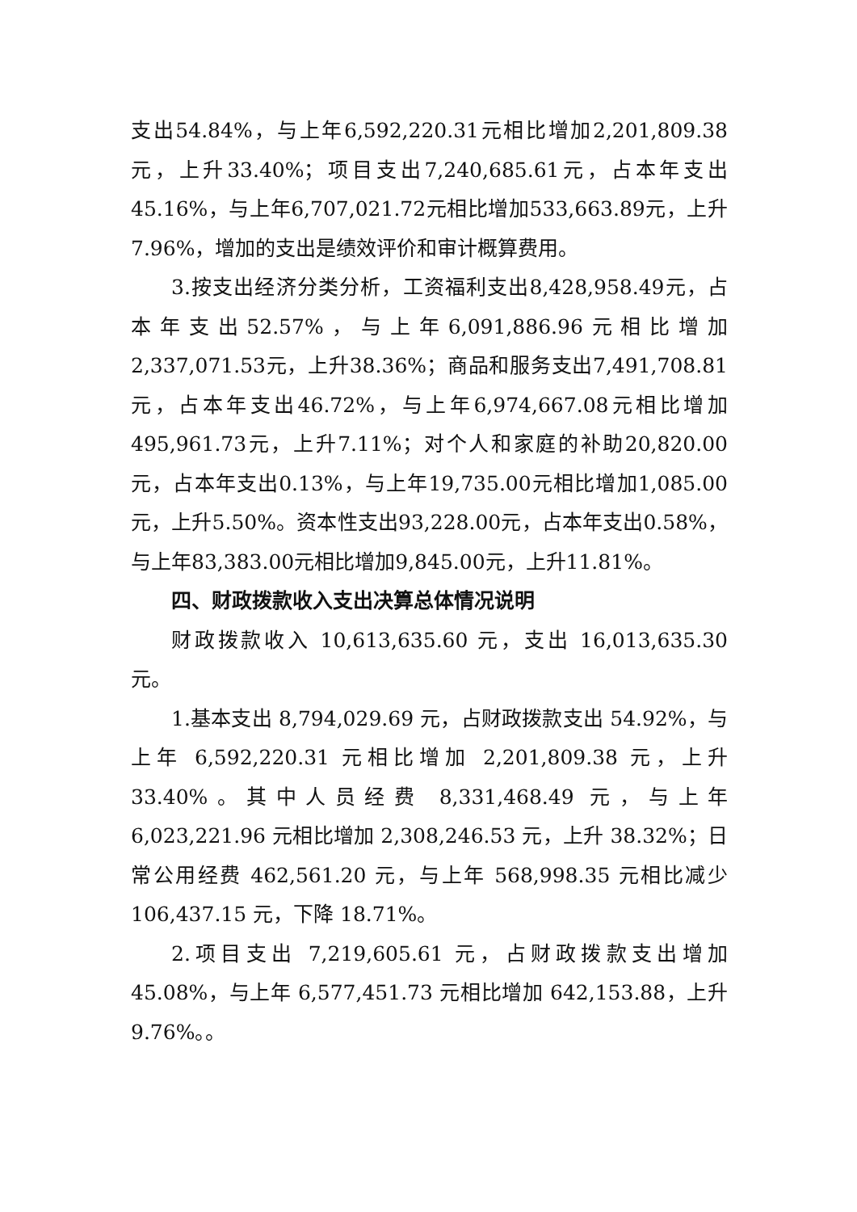支出54.84%，与上年6,592,220.31元相比增加2,201,809.38元，上升33.40%；项目支出7,240,685.61元，占本年支出45.16%，与上年6,707,021.72元相比增加533,663.89元，上升7.96%，增加的支出是绩效评价和审计概算费用。
3.按支出经济分类分析，工资福利支出8,428,958.49元，占本年支出52.57%，与上年6,091,886.96元相比增加2,337,071.53元，上升38.36%；商品和服务支出7,491,708.81元，占本年支出46.72%，与上年6,974,667.08元相比增加495,961.73元，上升7.11%；对个人和家庭的补助20,820.00元，占本年支出0.13%，与上年19,735.00元相比增加1,085.00元，上升5.50%。资本性支出93,228.00元，占本年支出0.58%，与上年83,383.00元相比增加9,845.00元，上升11.81%。
四、财政拨款收入支出决算总体情况说明
财政拨款收入 10,613,635.60 元，支出 16,013,635.30 元。
1.基本支出 8,794,029.69 元，占财政拨款支出 54.92%，与上年 6,592,220.31 元相比增加 2,201,809.38 元，上升 33.40%。其中人员经费 8,331,468.49 元，与上年 6,023,221.96 元相比增加 2,308,246.53 元，上升 38.32%；日常公用经费 462,561.20 元，与上年 568,998.35 元相比减少 106,437.15 元，下降 18.71%。
2.项目支出 7,219,605.61 元，占财政拨款支出增加 45.08%，与上年 6,577,451.73 元相比增加 642,153.88，上升 9.76%。。